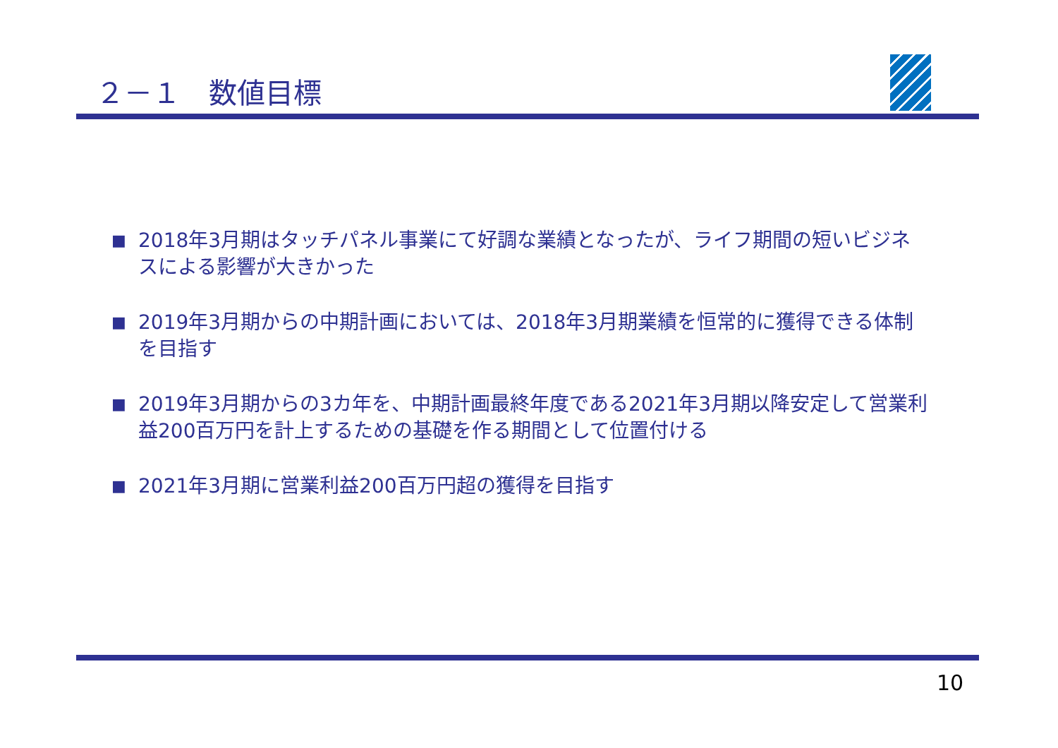２－１　数値目標
■ 2018年3月期はタッチパネル事業にて好調な業績となったが、ライフ期間の短いビジネスによる影響が大きかった
■ 2019年3月期からの中期計画においては、2018年3月期業績を恒常的に獲得できる体制を目指す
■ 2019年3月期からの3カ年を、中期計画最終年度である2021年3月期以降安定して営業利益200百万円を計上するための基礎を作る期間として位置付ける
■ 2021年3月期に営業利益200百万円超の獲得を目指す
10